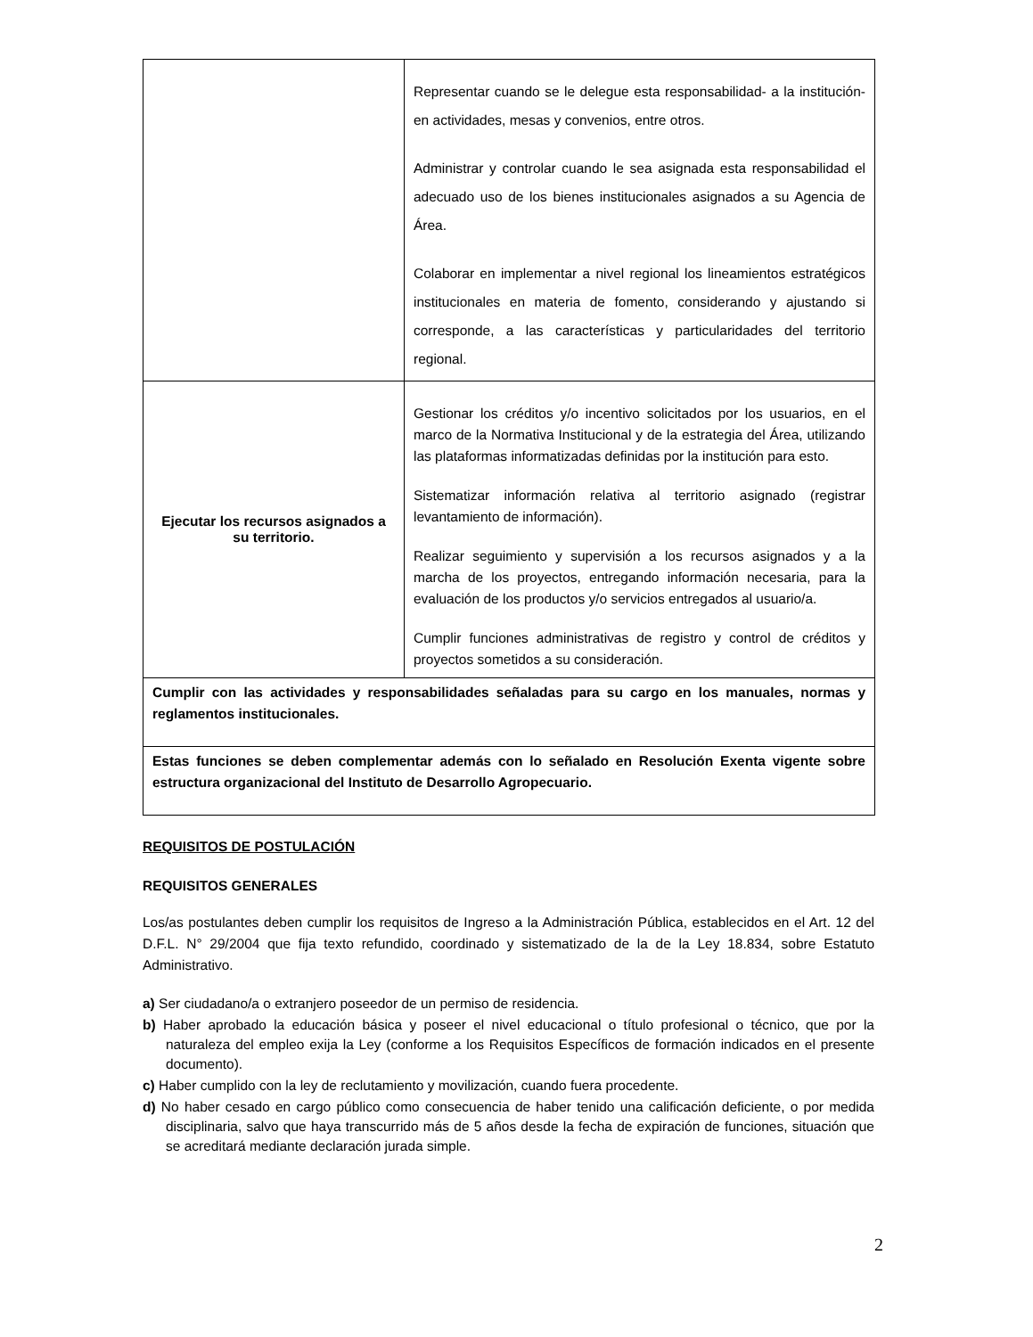| | Representar cuando se le delegue esta responsabilidad- a la institución- en actividades, mesas y convenios, entre otros. Administrar y controlar cuando le sea asignada esta responsabilidad el adecuado uso de los bienes institucionales asignados a su Agencia de Área. Colaborar en implementar a nivel regional los lineamientos estratégicos institucionales en materia de fomento, considerando y ajustando si corresponde, a las características y particularidades del territorio regional. |
| Ejecutar los recursos asignados a su territorio. | Gestionar los créditos y/o incentivo solicitados por los usuarios, en el marco de la Normativa Institucional y de la estrategia del Área, utilizando las plataformas informatizadas definidas por la institución para esto. Sistematizar información relativa al territorio asignado (registrar levantamiento de información). Realizar seguimiento y supervisión a los recursos asignados y a la marcha de los proyectos, entregando información necesaria, para la evaluación de los productos y/o servicios entregados al usuario/a. Cumplir funciones administrativas de registro y control de créditos y proyectos sometidos a su consideración. |
| Cumplir con las actividades y responsabilidades señaladas para su cargo en los manuales, normas y reglamentos institucionales. | |
| Estas funciones se deben complementar además con lo señalado en Resolución Exenta vigente sobre estructura organizacional del Instituto de Desarrollo Agropecuario. | |
REQUISITOS DE POSTULACIÓN
REQUISITOS GENERALES
Los/as postulantes deben cumplir los requisitos de Ingreso a la Administración Pública, establecidos en el Art. 12 del D.F.L. N° 29/2004 que fija texto refundido, coordinado y sistematizado de la de la Ley 18.834, sobre Estatuto Administrativo.
a) Ser ciudadano/a o extranjero poseedor de un permiso de residencia.
b) Haber aprobado la educación básica y poseer el nivel educacional o título profesional o técnico, que por la naturaleza del empleo exija la Ley (conforme a los Requisitos Específicos de formación indicados en el presente documento).
c) Haber cumplido con la ley de reclutamiento y movilización, cuando fuera procedente.
d) No haber cesado en cargo público como consecuencia de haber tenido una calificación deficiente, o por medida disciplinaria, salvo que haya transcurrido más de 5 años desde la fecha de expiración de funciones, situación que se acreditará mediante declaración jurada simple.
2